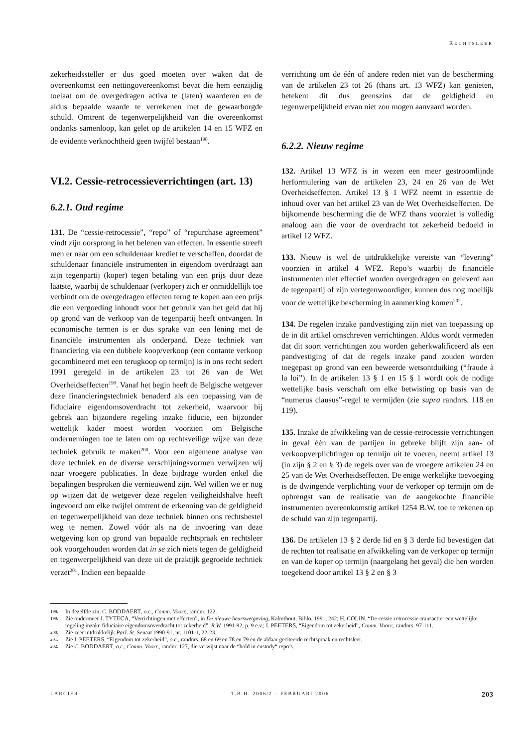RECHTSLEER
zekerheidssteller er dus goed moeten over waken dat de overeenkomst een nettingovereenkomst bevat die hem eenzijdig toelaat om de overgedragen activa te (laten) waarderen en de aldus bepaalde waarde te verrekenen met de gewaarborgde schuld. Omtrent de tegenwerpelijkheid van die overeenkomst ondanks samenloop, kan gelet op de artikelen 14 en 15 WFZ en de evidente verknochtheid geen twijfel bestaan<sup>198</sup>.
VI.2. Cessie-retrocessieverrichtingen (art. 13)
6.2.1. Oud regime
131. De “cessie-retrocessie”, “repo” of “repurchase agreement” vindt zijn oorsprong in het belenen van effecten. In essentie streeft men er naar om een schuldenaar krediet te verschaffen, doordat de schuldenaar financiële instrumenten in eigendom overdraagt aan zijn tegenpartij (koper) tegen betaling van een prijs door deze laatste, waarbij de schuldenaar (verkoper) zich er onmiddellijk toe verbindt om de overgedragen effecten terug te kopen aan een prijs die een vergoeding inhoudt voor het gebruik van het geld dat hij op grond van de verkoop van de tegenpartij heeft ontvangen. In economische termen is er dus sprake van een lening met de financiële instrumenten als onderpand. Deze techniek van financiering via een dubbele koop/verkoop (een contante verkoop gecombineerd met een terugkoop op termijn) is in ons recht sedert 1991 geregeld in de artikelen 23 tot 26 van de Wet Overheidseffecten<sup>199</sup>. Vanaf het begin heeft de Belgische wetgever deze financieringstechniek benaderd als een toepassing van de fiduciaire eigendomsoverdracht tot zekerheid, waarvoor bij gebrek aan bijzondere regeling inzake fiducie, een bijzonder wettelijk kader moest worden voorzien om Belgische ondernemingen toe te laten om op rechtsveilige wijze van deze techniek gebruik te maken<sup>200</sup>. Voor een algemene analyse van deze techniek en de diverse verschijningsvormen verwijzen wij naar vroegere publicaties. In deze bijdrage worden enkel die bepalingen besproken die vernieuwend zijn. Wel willen we er nog op wijzen dat de wetgever deze regelen veiligheidshalve heeft ingevoerd om elke twijfel omtrent de erkenning van de geldigheid en tegenwerpelijkheid van deze techniek binnen ons rechtsbestel weg te nemen. Zowel vóór als na de invoering van deze wetgeving kon op grond van bepaalde rechtspraak en rechtsleer ook voorgehouden worden dat in se zich niets tegen de geldigheid en tegenwerpelijkheid van deze uit de praktijk gegroeide techniek verzet<sup>201</sup>. Indien een bepaalde
verrichting om de één of andere reden niet van de bescherming van de artikelen 23 tot 26 (thans art. 13 WFZ) kan genieten, betekent dit dus geenszins dat de geldigheid en tegenwerpelijkheid ervan niet zou mogen aanvaard worden.
6.2.2. Nieuw regime
132. Artikel 13 WFZ is in wezen een meer gestroomlijnde herformulering van de artikelen 23, 24 en 26 van de Wet Overheidseffecten. Artikel 13 § 1 WFZ neemt in essentie de inhoud over van het artikel 23 van de Wet Overheidseffecten. De bijkomende bescherming die de WFZ thans voorziet is volledig analoog aan die voor de overdracht tot zekerheid bedoeld in artikel 12 WFZ.
133. Nieuw is wel de uitdrukkelijke vereiste van “levering” voorzien in artikel 4 WFZ. Repo’s waarbij de financiële instrumenten niet effectief worden overgedragen en geleverd aan de tegenpartij of zijn vertegenwoordiger, kunnen dus nog moeilijk voor de wettelijke bescherming in aanmerking komen<sup>202</sup>.
134. De regelen inzake pandvestiging zijn niet van toepassing op de in dit artikel omschreven verrichtingen. Aldus wordt vermeden dat dit soort verrichtingen zou worden geherkwalificeerd als een pandvestiging of dat de regels inzake pand zouden worden toegepast op grond van een beweerde wetsontduiking (“fraude à la loi”). In de artikelen 13 § 1 en 15 § 1 wordt ook de nodige wettelijke basis verschaft om elke betwisting op basis van de “numerus clausus”-regel te vermijden (zie supra randnrs. 118 en 119).
135. Inzake de afwikkeling van de cessie-retrocessie verrichtingen in geval één van de partijen in gebreke blijft zijn aan- of verkoopverplichtingen op termijn uit te voeren, neemt artikel 13 (in zijn § 2 en § 3) de regels over van de vroegere artikelen 24 en 25 van de Wet Overheidseffecten. De enige werkelijke toevoeging is de dwingende verplichting voor de verkoper op termijn om de opbrengst van de realisatie van de aangekochte financiële instrumenten overeenkomstig artikel 1254 B.W. toe te rekenen op de schuld van zijn tegenpartij.
136. De artikelen 13 § 2 derde lid en § 3 derde lid bevestigen dat de rechten tot realisatie en afwikkeling van de verkoper op termijn en van de koper op termijn (naargelang het geval) die hen worden toegekend door artikel 13 § 2 en § 3
198. In dezelfde zin, C. BODDAERT, o.c., Comm. Voorr., randnr. 122.
199. Zie ondermeer J. TYTECA, “Verrichtingen met effecten”, in De nieuwe beurswetgeving, Kalmthout, Biblo, 1991, 242; H. COLIN, “De cessie-retrocessie-transactie: een wettelijke regeling inzake fiduciaire eigendomsoverdracht tot zekerheid”, R.W. 1991-92, p. 9 e.v.; I. PEETERS, “Eigendom tot zekerheid”, Comm. Voorr., randnrs. 97-111.
200. Zie zeer uitdrukkelijk Parl. St. Senaat 1990-91, nr. 1101-1, 22-23.
201. Zie I. PEETERS, “Eigendom tot zekerheid”, o.c., randnrs. 68 en 69 en 78 en 79 en de aldaar geciteerde rechtspraak en rechtsleer.
202. Zie C. BODDAERT, o.c., Comm. Voorr., randnr. 127, die verwijst naar de “hold in custody“ repo’s.
LARCIER T.B.H. 2006/2 – FEBRUARI 2006 203